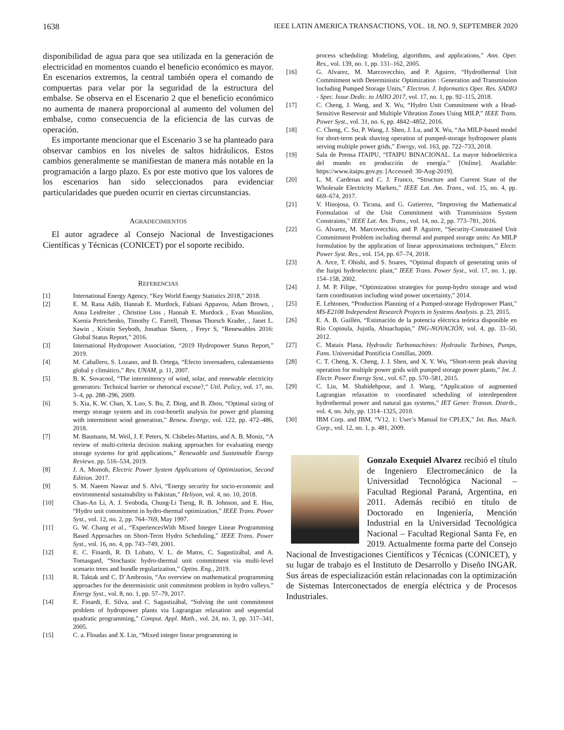1638 IEEE LATIN AMERICA TRANSACTIONS, VOL. 18, NO. 9, SEPTEMBER 2020
disponibilidad de agua para que sea utilizada en la generación de electricidad en momentos cuando el beneficio económico es mayor. En escenarios extremos, la central también opera el comando de compuertas para velar por la seguridad de la estructura del embalse. Se observa en el Escenario 2 que el beneficio económico no aumenta de manera proporcional al aumento del volumen del embalse, como consecuencia de la eficiencia de las curvas de operación.
Es importante mencionar que el Escenario 3 se ha planteado para observar cambios en los niveles de saltos hidráulicos. Estos cambios generalmente se manifiestan de manera más notable en la programación a largo plazo. Es por este motivo que los valores de los escenarios han sido seleccionados para evidenciar particularidades que pueden ocurrir en ciertas circunstancias.
AGRADECIMIENTOS
El autor agradece al Consejo Nacional de Investigaciones Científicas y Técnicas (CONICET) por el soporte recibido.
REFERENCIAS
[1] International Energy Agency, “Key World Energy Statistics 2018,” 2018.
[2] E. M. Rana Adib, Hannah E. Murdock, Fabiani Appavou, Adam Brown, , Anna Leidreiter , Christine Lins , Hannah E. Murdock , Evan Musolino, Ksenia Petrichenko, Timothy C. Farrell, Thomas Thorsch Krader, , Janet L. Sawin , Kristin Seyboth, Jonathan Skeen, , Freyr S, “Renewables 2016: Global Status Report,” 2016.
[3] International Hydropower Association, “2019 Hydropower Status Report,” 2019.
[4] M. Caballero, S. Lozano, and B. Ortega, “Efecto invernadero, calentamiento global y climático,” Rev. UNAM, p. 11, 2007.
[5] B. K. Sovacool, “The intermittency of wind, solar, and renewable electricity generators: Technical barrier or rhetorical excuse?,” Util. Policy, vol. 17, no. 3–4, pp. 288–296, 2009.
[6] S. Xia, K. W. Chan, X. Luo, S. Bu, Z. Ding, and B. Zhou, “Optimal sizing of energy storage system and its cost-benefit analysis for power grid planning with intermittent wind generation,” Renew. Energy, vol. 122, pp. 472–486, 2018.
[7] M. Baumann, M. Weil, J. F. Peters, N. Chibeles-Martins, and A. B. Moniz, “A review of multi-criteria decision making approaches for evaluating energy storage systems for grid applications,” Renewable and Sustainable Energy Reviews. pp. 516–534, 2019.
[8] J. A. Momoh, Electric Power System Applications of Optimization, Second Edition. 2017.
[9] S. M. Naeem Nawaz and S. Alvi, “Energy security for socio-economic and environmental sustainability in Pakistan,” Heliyon, vol. 4, no. 10, 2018.
[10] Chao-An Li, A. J. Svoboda, Chung-Li Tseng, R. B. Johnson, and E. Hsu, “Hydro unit commitment in hydro-thermal optimization,” IEEE Trans. Power Syst., vol. 12, no. 2, pp. 764–769, May 1997.
[11] G. W. Chang et al., “ExperiencesWith Mixed Integer Linear Programming Based Approaches on Short-Term Hydro Scheduling,” IEEE Trans. Power Syst., vol. 16, no. 4, pp. 743–749, 2001.
[12] E. C. Finardi, R. D. Lobato, V. L. de Matos, C. Sagastizábal, and A. Tomasgard, “Stochastic hydro-thermal unit commitment via multi-level scenario trees and bundle regularization,” Optim. Eng., 2019.
[13] R. Taktak and C. D’Ambrosio, “An overview on mathematical programming approaches for the deterministic unit commitment problem in hydro valleys,” Energy Syst., vol. 8, no. 1, pp. 57–79, 2017.
[14] E. Finardi, E. Silva, and C. Sagastizábal, “Solving the unit commitment problem of hydropower plants via Lagrangian relaxation and sequential quadratic programming,” Comput. Appl. Math., vol. 24, no. 3, pp. 317–341, 2005.
[15] C. a. Floudas and X. Lin, “Mixed integer linear programming in
process scheduling: Modeling, algorithms, and applications,” Ann. Oper. Res., vol. 139, no. 1, pp. 131–162, 2005.
[16] G. Alvarez, M. Marcovecchio, and P. Aguirre, “Hydrothermal Unit Commitment with Deterministic Optimization : Generation and Transmission Including Pumped Storage Units,” Electron. J. Informatics Oper. Res. SADIO - Spec. Issue Dedic. to JAIIO 2017, vol. 17, no. 1, pp. 92–115, 2018.
[17] C. Cheng, J. Wang, and X. Wu, “Hydro Unit Commitment with a Head-Sensitive Reservoir and Multiple Vibration Zones Using MILP,” IEEE Trans. Power Syst., vol. 31, no. 6, pp. 4842–4852, 2016.
[18] C. Cheng, C. Su, P. Wang, J. Shen, J. Lu, and X. Wu, “An MILP-based model for short-term peak shaving operation of pumped-storage hydropower plants serving multiple power grids,” Energy, vol. 163, pp. 722–733, 2018.
[19] Sala de Prensa ITAIPU, “ITAIPU BINACIONAL. La mayor hidroeléctrica del mundo en producción de energía.” [Online]. Available: https://www.itaipu.gov.py. [Accessed: 30-Aug-2019].
[20] L. M. Cardenas and C. J. Franco, “Structure and Current State of the Wholesale Electricity Markets,” IEEE Lat. Am. Trans., vol. 15, no. 4, pp. 669–674, 2017.
[21] V. Hinojosa, O. Ticuna, and G. Gutierrez, “Improving the Mathematical Formulation of the Unit Commitment with Transmission System Constraints,” IEEE Lat. Am. Trans., vol. 14, no. 2, pp. 773–781, 2016.
[22] G. Alvarez, M. Marcovecchio, and P. Aguirre, “Security-Constrained Unit Commitment Problem including thermal and pumped storage units: An MILP formulation by the application of linear approximations techniques,” Electr. Power Syst. Res., vol. 154, pp. 67–74, 2018.
[23] A. Arce, T. Ohishi, and S. Soares, “Optimal dispatch of generating units of the Itaipú hydroelectric plant,” IEEE Trans. Power Syst., vol. 17, no. 1, pp. 154–158, 2002.
[24] J. M. P. Filipe, “Optimization strategies for pump-hydro storage and wind farm coordination including wind power uncertainty,” 2014.
[25] E. Lehtonen, “Production Planning of a Pumped-storage Hydropower Plant,” MS-E2108 Independent Research Projects in Systems Analysis. p. 23, 2015.
[26] E. A. B. Guillén, “Estimación de la potencia eléctrica teórica disponible en Río Copinula, Jujutla, Ahuachapán,” ING-NOVACIÓN, vol. 4, pp. 33–50, 2012.
[27] C. Mataix Plana, Hydraulic Turbomachines: Hydraulic Turbines, Pumps, Fans. Universidad Pontificia Comillas, 2009.
[28] C. T. Cheng, X. Cheng, J. J. Shen, and X. Y. Wu, “Short-term peak shaving operation for multiple power grids with pumped storage power plants,” Int. J. Electr. Power Energy Syst., vol. 67, pp. 570–581, 2015.
[29] C. Liu, M. Shahidehpour, and J. Wang, “Application of augmented Lagrangian relaxation to coordinated scheduling of interdependent hydrothermal power and natural gas systems,” IET Gener. Transm. Distrib., vol. 4, no. July, pp. 1314–1325, 2010.
[30] IBM Corp. and IBM, “V12. 1: User’s Manual for CPLEX,” Int. Bus. Mach. Corp., vol. 12, no. 1, p. 481, 2009.
Gonzalo Exequiel Alvarez recibió el título de Ingeniero Electromecánico de la Universidad Tecnológica Nacional – Facultad Regional Paraná, Argentina, en 2011. Además recibió en título de Doctorado en Ingeniería, Mención Industrial en la Universidad Tecnológica Nacional – Facultad Regional Santa Fe, en 2019. Actualmente forma parte del Consejo Nacional de Investigaciones Científicos y Técnicas (CONICET), y su lugar de trabajo es el Instituto de Desarrollo y Diseño INGAR. Sus áreas de especialización están relacionadas con la optimización de Sistemas Interconectados de energía eléctrica y de Procesos Industriales.